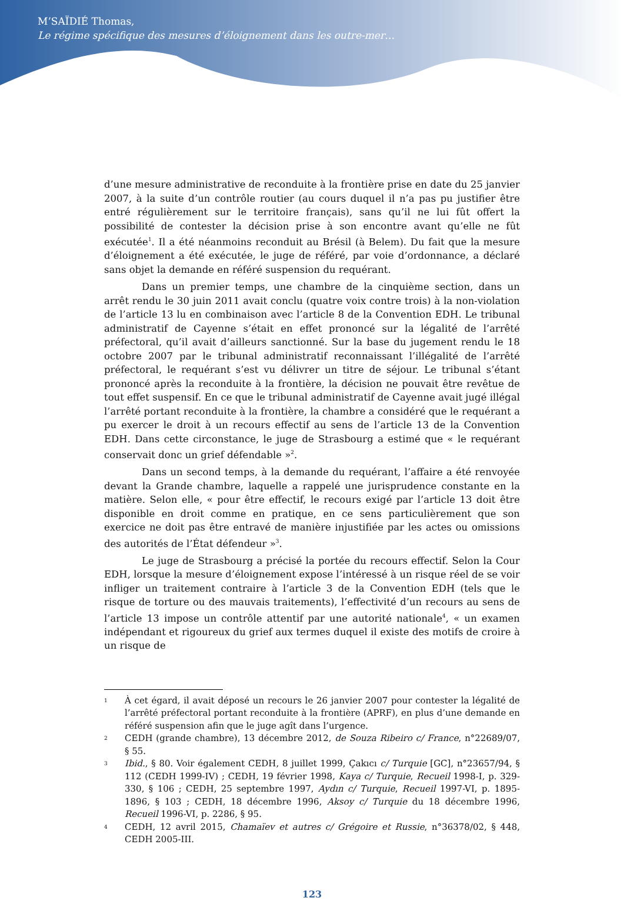M’SAÏDIÉ Thomas,
Le régime spécifique des mesures d’éloignement dans les outre-mer…
d’une mesure administrative de reconduite à la frontière prise en date du 25 janvier 2007, à la suite d’un contrôle routier (au cours duquel il n’a pas pu justifier être entré régulièrement sur le territoire français), sans qu’il ne lui fût offert la possibilité de contester la décision prise à son encontre avant qu’elle ne fût exécutée<sup>1</sup>. Il a été néanmoins reconduit au Brésil (à Belem). Du fait que la mesure d’éloignement a été exécutée, le juge de référé, par voie d’ordonnance, a déclaré sans objet la demande en référé suspension du requérant.
Dans un premier temps, une chambre de la cinquième section, dans un arrêt rendu le 30 juin 2011 avait conclu (quatre voix contre trois) à la non-violation de l’article 13 lu en combinaison avec l’article 8 de la Convention EDH. Le tribunal administratif de Cayenne s’était en effet prononcé sur la légalité de l’arrêté préfectoral, qu’il avait d’ailleurs sanctionné. Sur la base du jugement rendu le 18 octobre 2007 par le tribunal administratif reconnaissant l’illégalité de l’arrêté préfectoral, le requérant s’est vu délivrer un titre de séjour. Le tribunal s’étant prononcé après la reconduite à la frontière, la décision ne pouvait être revêtue de tout effet suspensif. En ce que le tribunal administratif de Cayenne avait jugé illégal l’arrêté portant reconduite à la frontière, la chambre a considéré que le requérant a pu exercer le droit à un recours effectif au sens de l’article 13 de la Convention EDH. Dans cette circonstance, le juge de Strasbourg a estimé que « le requérant conservait donc un grief défendable »<sup>2</sup>.
Dans un second temps, à la demande du requérant, l’affaire a été renvoyée devant la Grande chambre, laquelle a rappelé une jurisprudence constante en la matière. Selon elle, « pour être effectif, le recours exigé par l’article 13 doit être disponible en droit comme en pratique, en ce sens particulièrement que son exercice ne doit pas être entravé de manière injustifiée par les actes ou omissions des autorités de l’État défendeur »<sup>3</sup>.
Le juge de Strasbourg a précisé la portée du recours effectif. Selon la Cour EDH, lorsque la mesure d’éloignement expose l’intéressé à un risque réel de se voir infliger un traitement contraire à l’article 3 de la Convention EDH (tels que le risque de torture ou des mauvais traitements), l’effectivité d’un recours au sens de l’article 13 impose un contrôle attentif par une autorité nationale<sup>4</sup>, « un examen indépendant et rigoureux du grief aux termes duquel il existe des motifs de croire à un risque de
1 À cet égard, il avait déposé un recours le 26 janvier 2007 pour contester la légalité de l’arrêté préfectoral portant reconduite à la frontière (APRF), en plus d’une demande en référé suspension afin que le juge agît dans l’urgence.
2 CEDH (grande chambre), 13 décembre 2012, de Souza Ribeiro c/ France, n°22689/07, § 55.
3 Ibid., § 80. Voir également CEDH, 8 juillet 1999, Çakıcı c/ Turquie [GC], n°23657/94, § 112 (CEDH 1999-IV) ; CEDH, 19 février 1998, Kaya c/ Turquie, Recueil 1998-I, p. 329-330, § 106 ; CEDH, 25 septembre 1997, Aydın c/ Turquie, Recueil 1997-VI, p. 1895-1896, § 103 ; CEDH, 18 décembre 1996, Aksoy c/ Turquie du 18 décembre 1996, Recueil 1996-VI, p. 2286, § 95.
4 CEDH, 12 avril 2015, Chamaïev et autres c/ Grégoire et Russie, n°36378/02, § 448, CEDH 2005-III.
123